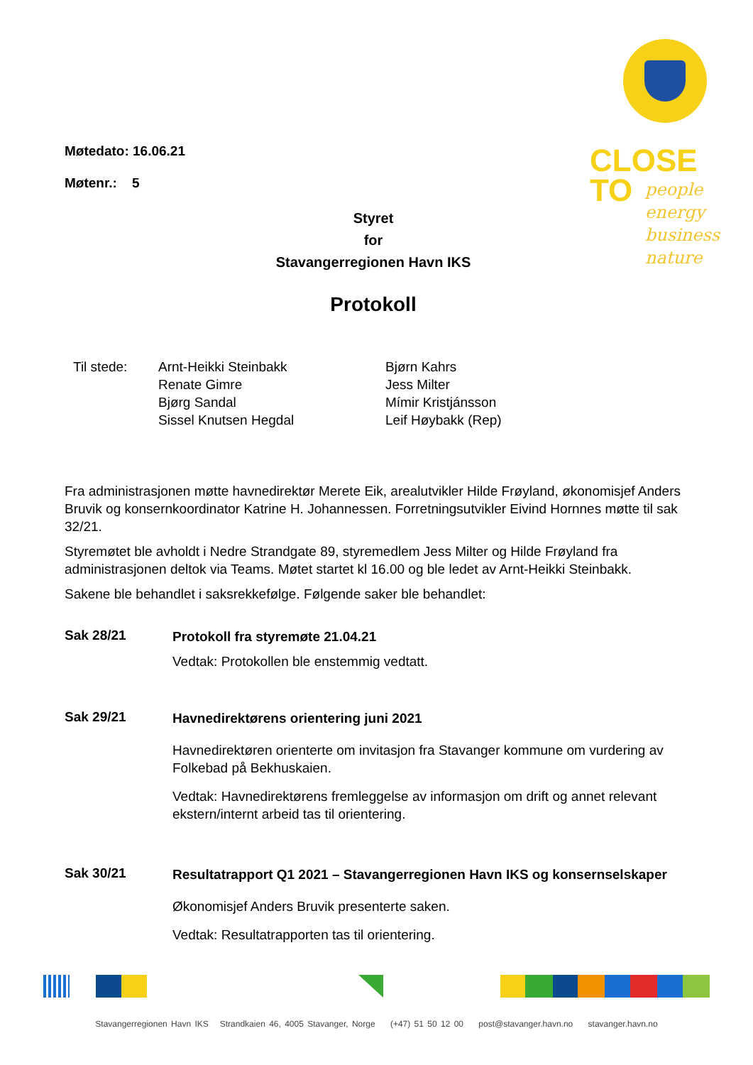CLOSE
TO
people
energy
business
nature
Møtedato: 16.06.21
Møtenr.: 5
Styret
for
Stavangerregionen Havn IKS
Protokoll
Til stede: Arnt-Heikki Steinbakk
Renate Gimre
Bjørg Sandal
Sissel Knutsen Hegdal
Bjørn Kahrs
Jess Milter
Mímir Kristjánsson
Leif Høybakk (Rep)
Fra administrasjonen møtte havnedirektør Merete Eik, arealutvikler Hilde Frøyland, økonomisjef Anders Bruvik og konsernkoordinator Katrine H. Johannessen. Forretningsutvikler Eivind Hornnes møtte til sak 32/21.
Styremøtet ble avholdt i Nedre Strandgate 89, styremedlem Jess Milter og Hilde Frøyland fra administrasjonen deltok via Teams. Møtet startet kl 16.00 og ble ledet av Arnt-Heikki Steinbakk.
Sakene ble behandlet i saksrekkefølge. Følgende saker ble behandlet:
Sak 28/21
Protokoll fra styremøte 21.04.21
Vedtak: Protokollen ble enstemmig vedtatt.
Sak 29/21
Havnedirektørens orientering juni 2021
Havnedirektøren orienterte om invitasjon fra Stavanger kommune om vurdering av Folkebad på Bekhuskaien.
Vedtak: Havnedirektørens fremleggelse av informasjon om drift og annet relevant ekstern/internt arbeid tas til orientering.
Sak 30/21
Resultatrapport Q1 2021 – Stavangerregionen Havn IKS og konsernselskaper
Økonomisjef Anders Bruvik presenterte saken.
Vedtak: Resultatrapporten tas til orientering.
Stavangerregionen Havn IKS Strandkaien 46, 4005 Stavanger, Norge (+47) 51 50 12 00 post@stavanger.havn.no stavanger.havn.no